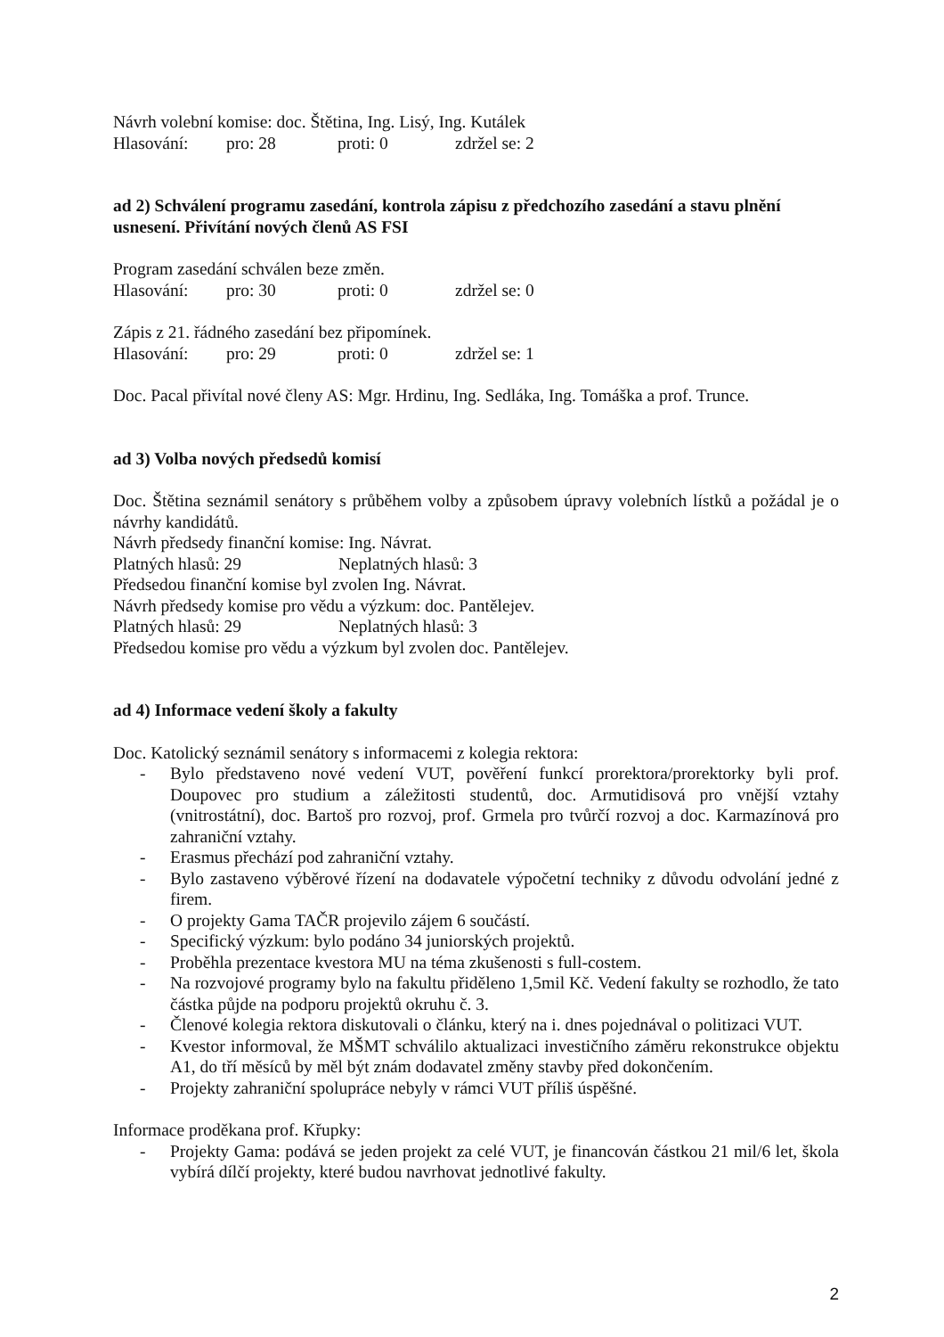Návrh volební komise: doc. Štětina, Ing. Lisý, Ing. Kutálek
Hlasování: pro: 28 proti: 0 zdržel se: 2
ad 2) Schválení programu zasedání, kontrola zápisu z předchozího zasedání a stavu plnění usnesení. Přivítání nových členů AS FSI
Program zasedání schválen beze změn.
Hlasování: pro: 30 proti: 0 zdržel se: 0
Zápis z 21. řádného zasedání bez připomínek.
Hlasování: pro: 29 proti: 0 zdržel se: 1
Doc. Pacal přivítal nové členy AS: Mgr. Hrdinu, Ing. Sedláka, Ing. Tomáška a prof. Trunce.
ad 3) Volba nových předsedů komisí
Doc. Štětina seznámil senátory s průběhem volby a způsobem úpravy volebních lístků a požádal je o návrhy kandidátů.
Návrh předsedy finanční komise: Ing. Návrat.
Platných hlasů: 29 Neplatných hlasů: 3
Předsedou finanční komise byl zvolen Ing. Návrat.
Návrh předsedy komise pro vědu a výzkum: doc. Pantělejev.
Platných hlasů: 29 Neplatných hlasů: 3
Předsedou komise pro vědu a výzkum byl zvolen doc. Pantělejev.
ad 4) Informace vedení školy a fakulty
Doc. Katolický seznámil senátory s informacemi z kolegia rektora:
- Bylo představeno nové vedení VUT, pověření funkcí prorektora/prorektorky byli prof. Doupovec pro studium a záležitosti studentů, doc. Armutidisová pro vnější vztahy (vnitrostátní), doc. Bartoš pro rozvoj, prof. Grmela pro tvůrčí rozvoj a doc. Karmazínová pro zahraniční vztahy.
- Erasmus přechází pod zahraniční vztahy.
- Bylo zastaveno výběrové řízení na dodavatele výpočetní techniky z důvodu odvolání jedné z firem.
- O projekty Gama TAČR projevilo zájem 6 součástí.
- Specifický výzkum: bylo podáno 34 juniorských projektů.
- Proběhla prezentace kvestora MU na téma zkušenosti s full-costem.
- Na rozvojové programy bylo na fakultu přiděleno 1,5mil Kč. Vedení fakulty se rozhodlo, že tato částka půjde na podporu projektů okruhu č. 3.
- Členové kolegia rektora diskutovali o článku, který na i. dnes pojednával o politizaci VUT.
- Kvestor informoval, že MŠMT schválilo aktualizaci investičního záměru rekonstrukce objektu A1, do tří měsíců by měl být znám dodavatel změny stavby před dokončením.
- Projekty zahraniční spolupráce nebyly v rámci VUT příliš úspěšné.
Informace proděkana prof. Křupky:
- Projekty Gama: podává se jeden projekt za celé VUT, je financován částkou 21 mil/6 let, škola vybírá dílčí projekty, které budou navrhovat jednotlivé fakulty.
2